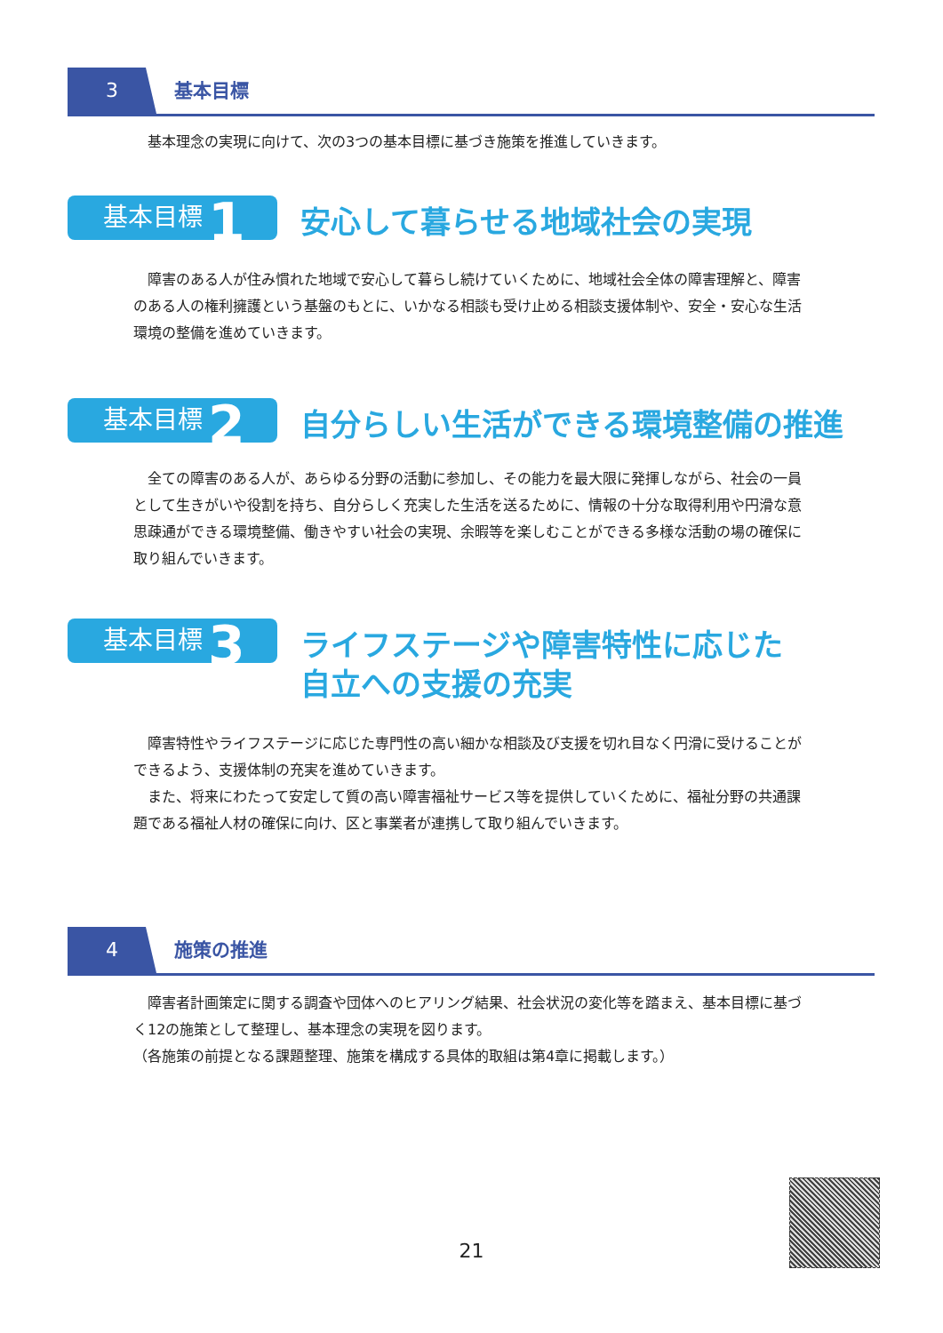3 基本目標
基本理念の実現に向けて、次の3つの基本目標に基づき施策を推進していきます。
基本目標 1
安心して暮らせる地域社会の実現
　障害のある人が住み慣れた地域で安心して暮らし続けていくために、地域社会全体の障害理解と、障害のある人の権利擁護という基盤のもとに、いかなる相談も受け止める相談支援体制や、安全・安心な生活環境の整備を進めていきます。
基本目標 2
自分らしい生活ができる環境整備の推進
　全ての障害のある人が、あらゆる分野の活動に参加し、その能力を最大限に発揮しながら、社会の一員として生きがいや役割を持ち、自分らしく充実した生活を送るために、情報の十分な取得利用や円滑な意思疎通ができる環境整備、働きやすい社会の実現、余暇等を楽しむことができる多様な活動の場の確保に取り組んでいきます。
基本目標 3
ライフステージや障害特性に応じた
自立への支援の充実
　障害特性やライフステージに応じた専門性の高い細かな相談及び支援を切れ目なく円滑に受けることができるよう、支援体制の充実を進めていきます。
　また、将来にわたって安定して質の高い障害福祉サービス等を提供していくために、福祉分野の共通課題である福祉人材の確保に向け、区と事業者が連携して取り組んでいきます。
4 施策の推進
　障害者計画策定に関する調査や団体へのヒアリング結果、社会状況の変化等を踏まえ、基本目標に基づく12の施策として整理し、基本理念の実現を図ります。
（各施策の前提となる課題整理、施策を構成する具体的取組は第4章に掲載します。）
21